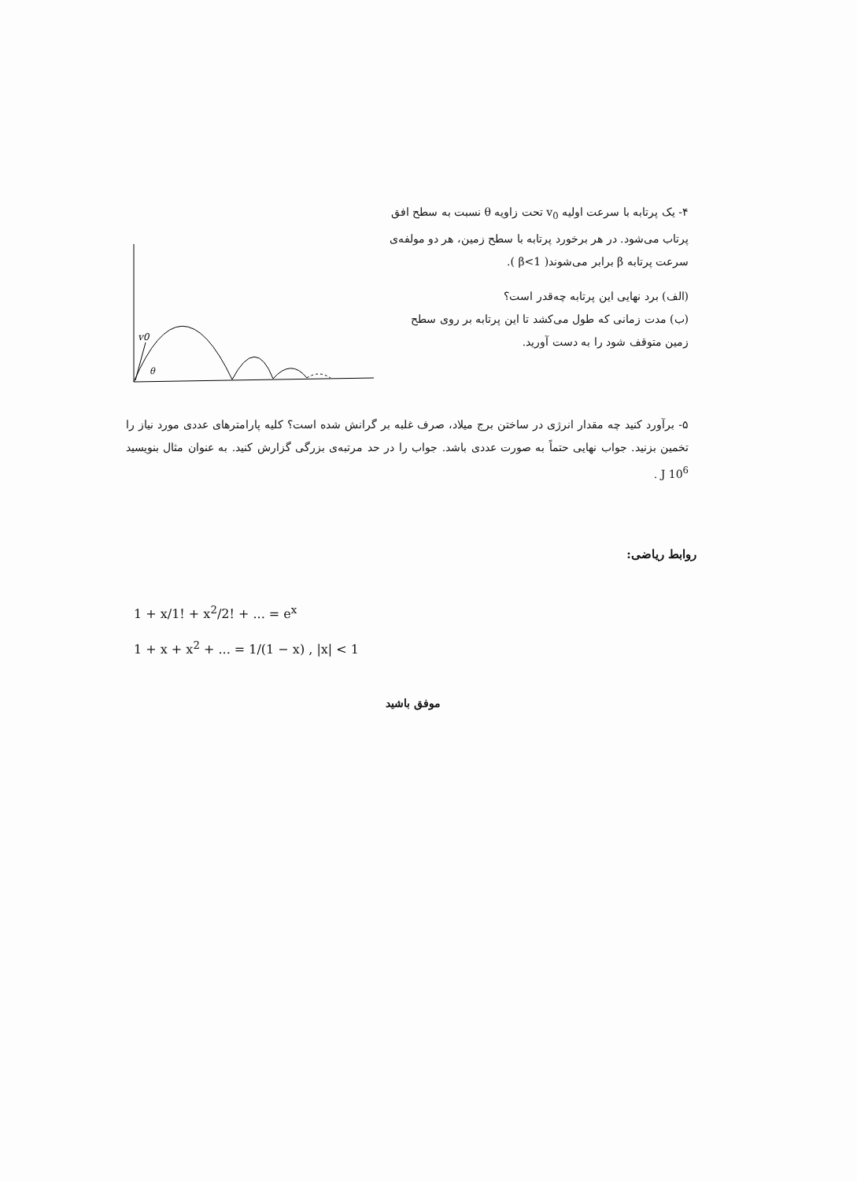v0
θ
۴- یک پرتابه با سرعت اولیه v<sub>0</sub> تحت زاویه θ نسبت به سطح افق پرتاب می‌شود. در هر برخورد پرتابه با سطح زمین، هر دو مولفه‌ی سرعت پرتابه β برابر می‌شوند( β<1 ).
(الف) برد نهایی این پرتابه چه‌قدر است؟
(ب) مدت زمانی که طول می‌کشد تا این پرتابه بر روی سطح زمین متوقف شود را به دست آورید.
۵- برآورد کنید چه مقدار انرژی در ساختن برج میلاد، صرف غلبه بر گرانش شده است؟ کلیه پارامترهای عددی مورد نیاز را تخمین بزنید. جواب نهایی حتماً به صورت عددی باشد. جواب را در حد مرتبه‌ی بزرگی گزارش کنید. به عنوان مثال بنویسید 10<sup>6</sup> J .
روابط ریاضی:
1 + x/1! + x<sup>2</sup>/2! + ... = e<sup>x</sup>
1 + x + x<sup>2</sup> + ... = 1/(1 − x) , |x| < 1
موفق باشید